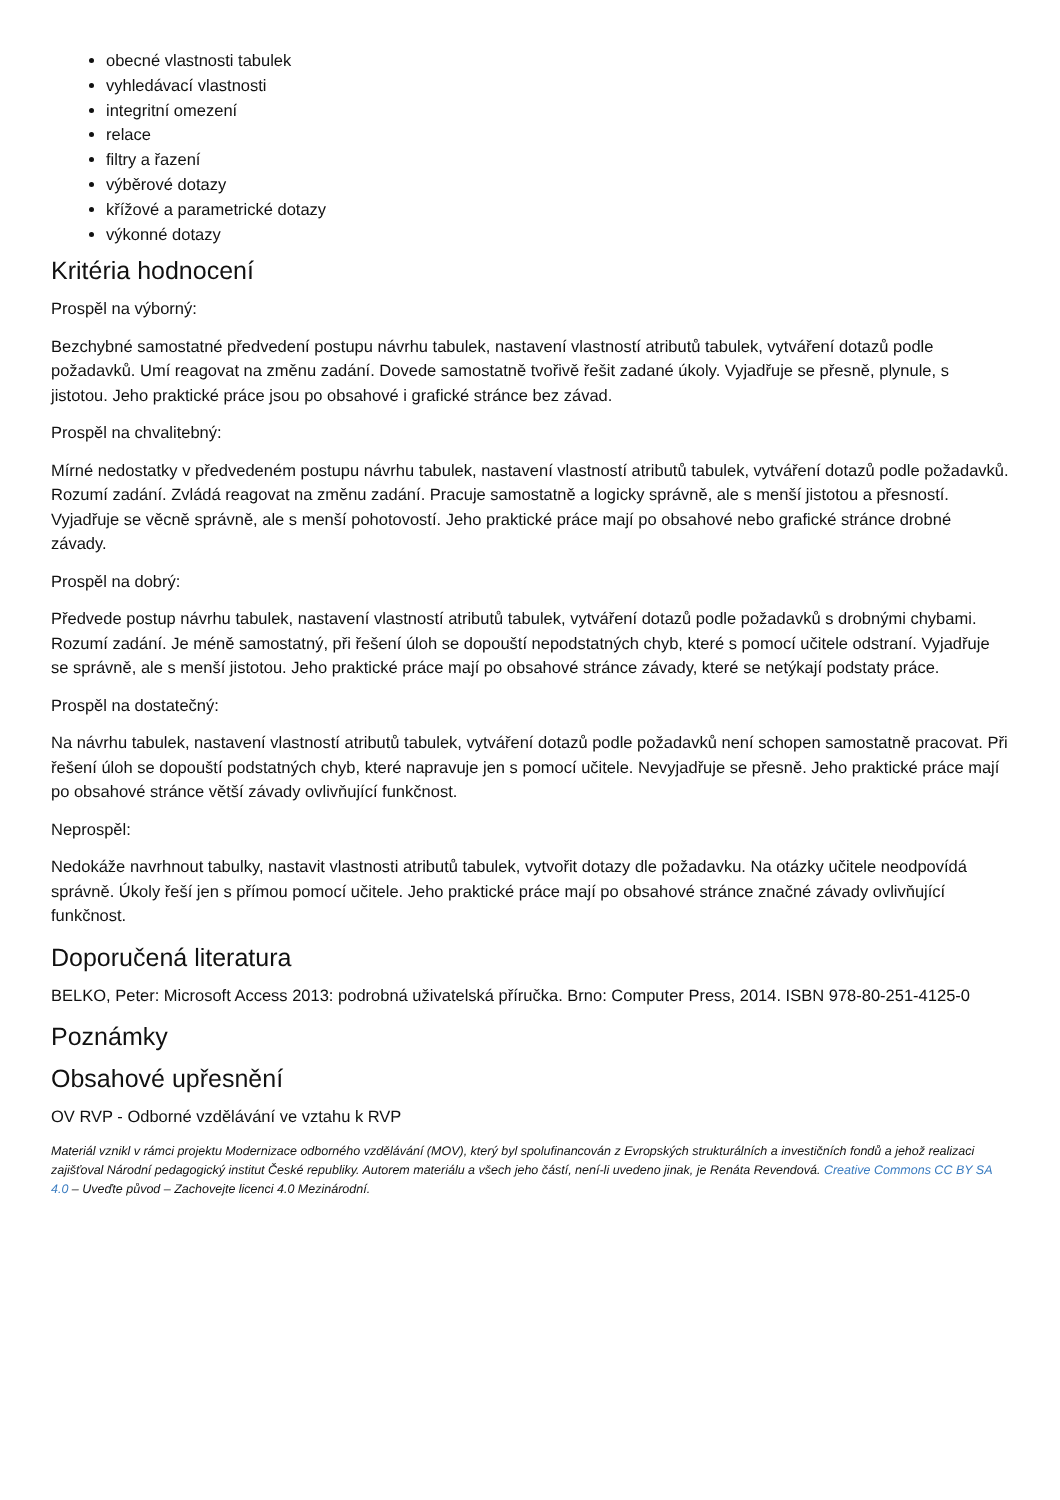obecné vlastnosti tabulek
vyhledávací vlastnosti
integritní omezení
relace
filtry a řazení
výběrové dotazy
křížové a parametrické dotazy
výkonné dotazy
Kritéria hodnocení
Prospěl na výborný:
Bezchybné samostatné předvedení postupu návrhu tabulek, nastavení vlastností atributů tabulek, vytváření dotazů podle požadavků. Umí reagovat na změnu zadání. Dovede samostatně tvořivě řešit zadané úkoly. Vyjadřuje se přesně, plynule, s jistotou. Jeho praktické práce jsou po obsahové i grafické stránce bez závad.
Prospěl na chvalitebný:
Mírné nedostatky v předvedeném postupu návrhu tabulek, nastavení vlastností atributů tabulek, vytváření dotazů podle požadavků. Rozumí zadání. Zvládá reagovat na změnu zadání. Pracuje samostatně a logicky správně, ale s menší jistotou a přesností. Vyjadřuje se věcně správně, ale s menší pohotovostí. Jeho praktické práce mají po obsahové nebo grafické stránce drobné závady.
Prospěl na dobrý:
Předvede postup návrhu tabulek, nastavení vlastností atributů tabulek, vytváření dotazů podle požadavků s drobnými chybami. Rozumí zadání. Je méně samostatný, při řešení úloh se dopouští nepodstatných chyb, které s pomocí učitele odstraní. Vyjadřuje se správně, ale s menší jistotou. Jeho praktické práce mají po obsahové stránce závady, které se netýkají podstaty práce.
Prospěl na dostatečný:
Na návrhu tabulek, nastavení vlastností atributů tabulek, vytváření dotazů podle požadavků není schopen samostatně pracovat. Při řešení úloh se dopouští podstatných chyb, které napravuje jen s pomocí učitele. Nevyjadřuje se přesně. Jeho praktické práce mají po obsahové stránce větší závady ovlivňující funkčnost.
Neprospěl:
Nedokáže navrhnout tabulky, nastavit vlastnosti atributů tabulek, vytvořit dotazy dle požadavku. Na otázky učitele neodpovídá správně. Úkoly řeší jen s přímou pomocí učitele. Jeho praktické práce mají po obsahové stránce značné závady ovlivňující funkčnost.
Doporučená literatura
BELKO, Peter: Microsoft Access 2013: podrobná uživatelská příručka. Brno: Computer Press, 2014. ISBN 978-80-251-4125-0
Poznámky
Obsahové upřesnění
OV RVP - Odborné vzdělávání ve vztahu k RVP
Materiál vznikl v rámci projektu Modernizace odborného vzdělávání (MOV), který byl spolufinancován z Evropských strukturálních a investičních fondů a jehož realizaci zajišťoval Národní pedagogický institut České republiky. Autorem materiálu a všech jeho částí, není-li uvedeno jinak, je Renáta Revendová. Creative Commons CC BY SA 4.0 – Uveďte původ – Zachovejte licenci 4.0 Mezinárodní.